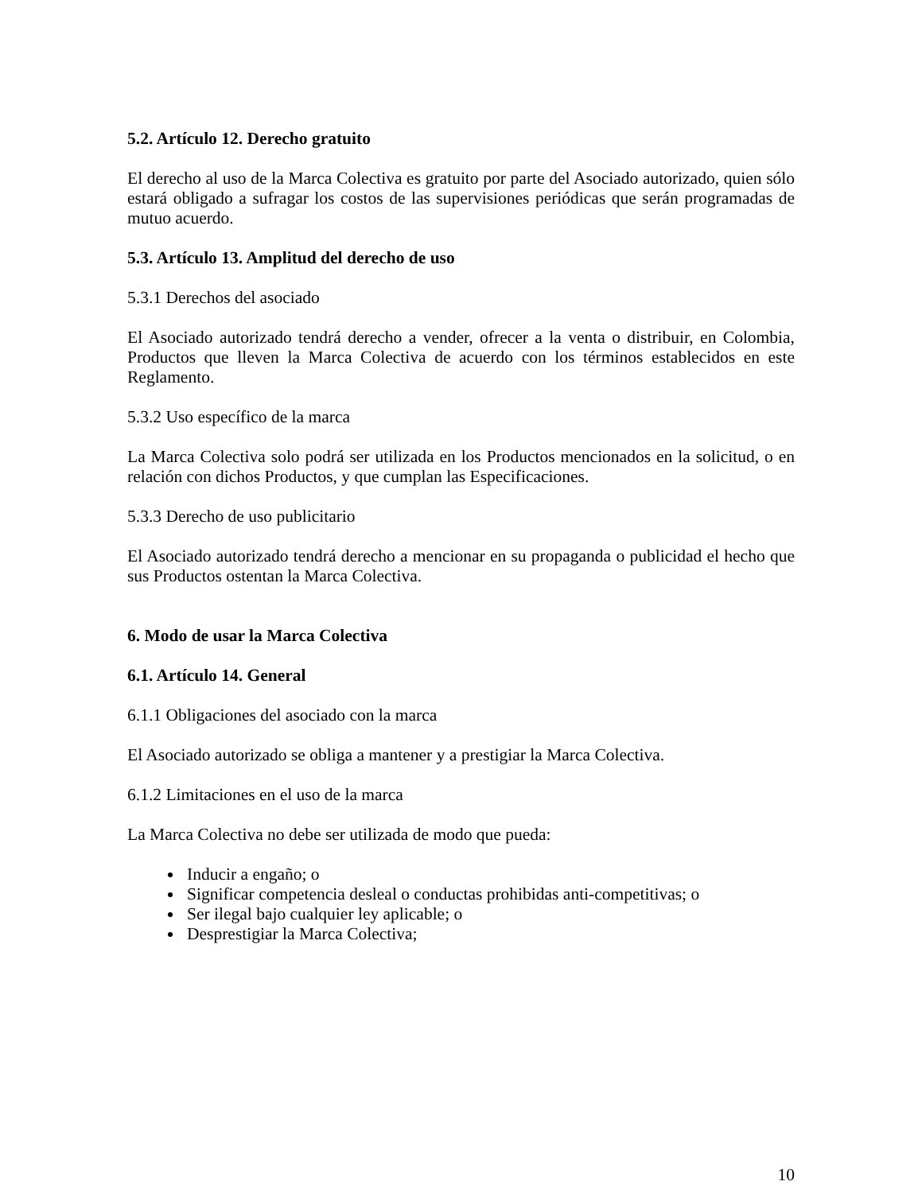5.2. Artículo 12. Derecho gratuito
El derecho al uso de la Marca Colectiva es gratuito por parte del Asociado autorizado, quien sólo estará obligado a sufragar los costos de las supervisiones periódicas que serán programadas de mutuo acuerdo.
5.3. Artículo 13. Amplitud del derecho de uso
5.3.1 Derechos del asociado
El Asociado autorizado tendrá derecho a vender, ofrecer a la venta o distribuir, en Colombia, Productos que lleven la Marca Colectiva de acuerdo con los términos establecidos en este Reglamento.
5.3.2 Uso específico de la marca
La Marca Colectiva solo podrá ser utilizada en los Productos mencionados en la solicitud, o en relación con dichos Productos, y que cumplan las Especificaciones.
5.3.3 Derecho de uso publicitario
El Asociado autorizado tendrá derecho a mencionar en su propaganda o publicidad el hecho que sus Productos ostentan la Marca Colectiva.
6. Modo de usar la Marca Colectiva
6.1. Artículo 14. General
6.1.1 Obligaciones del asociado con la marca
El Asociado autorizado se obliga a mantener y a prestigiar la Marca Colectiva.
6.1.2 Limitaciones en el uso de la marca
La Marca Colectiva no debe ser utilizada de modo que pueda:
Inducir a engaño; o
Significar competencia desleal o conductas prohibidas anti-competitivas; o
Ser ilegal bajo cualquier ley aplicable; o
Desprestigiar la Marca Colectiva;
10